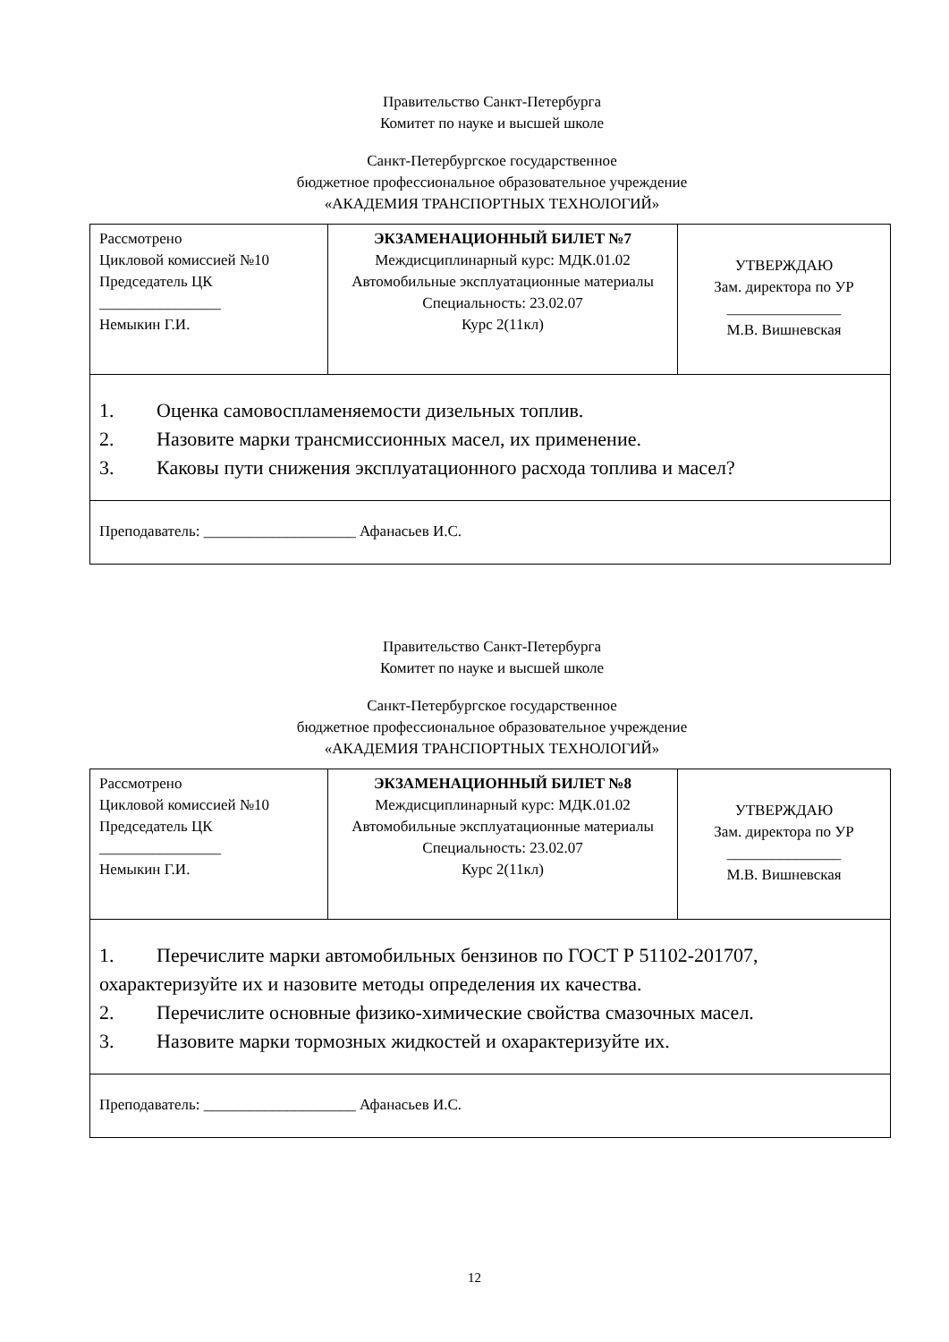Правительство Санкт-Петербурга
Комитет по науке и высшей школе
Санкт-Петербургское государственное
бюджетное профессиональное образовательное учреждение
«АКАДЕМИЯ ТРАНСПОРТНЫХ ТЕХНОЛОГИЙ»
| Рассмотрено Цикловой комиссией №10 Председатель ЦК ________________ Немыкин Г.И. | ЭКЗАМЕНАЦИОННЫЙ БИЛЕТ №7 Междисциплинарный курс: МДК.01.02 Автомобильные эксплуатационные материалы Специальность: 23.02.07 Курс 2(11кл) | УТВЕРЖДАЮ Зам. директора по УР _______________ М.В. Вишневская |
| 1. Оценка самовоспламеняемости дизельных топлив. 2. Назовите марки трансмиссионных масел, их применение. 3. Каковы пути снижения эксплуатационного расхода топлива и масел? | | |
| Преподаватель: ____________________ Афанасьев И.С. | | |
Правительство Санкт-Петербурга
Комитет по науке и высшей школе
Санкт-Петербургское государственное
бюджетное профессиональное образовательное учреждение
«АКАДЕМИЯ ТРАНСПОРТНЫХ ТЕХНОЛОГИЙ»
| Рассмотрено Цикловой комиссией №10 Председатель ЦК ________________ Немыкин Г.И. | ЭКЗАМЕНАЦИОННЫЙ БИЛЕТ №8 Междисциплинарный курс: МДК.01.02 Автомобильные эксплуатационные материалы Специальность: 23.02.07 Курс 2(11кл) | УТВЕРЖДАЮ Зам. директора по УР _______________ М.В. Вишневская |
| 1. Перечислите марки автомобильных бензинов по ГОСТ Р 51102-201707, охарактеризуйте их и назовите методы определения их качества. 2. Перечислите основные физико-химические свойства смазочных масел. 3. Назовите марки тормозных жидкостей и охарактеризуйте их. | | |
| Преподаватель: ____________________ Афанасьев И.С. | | |
12